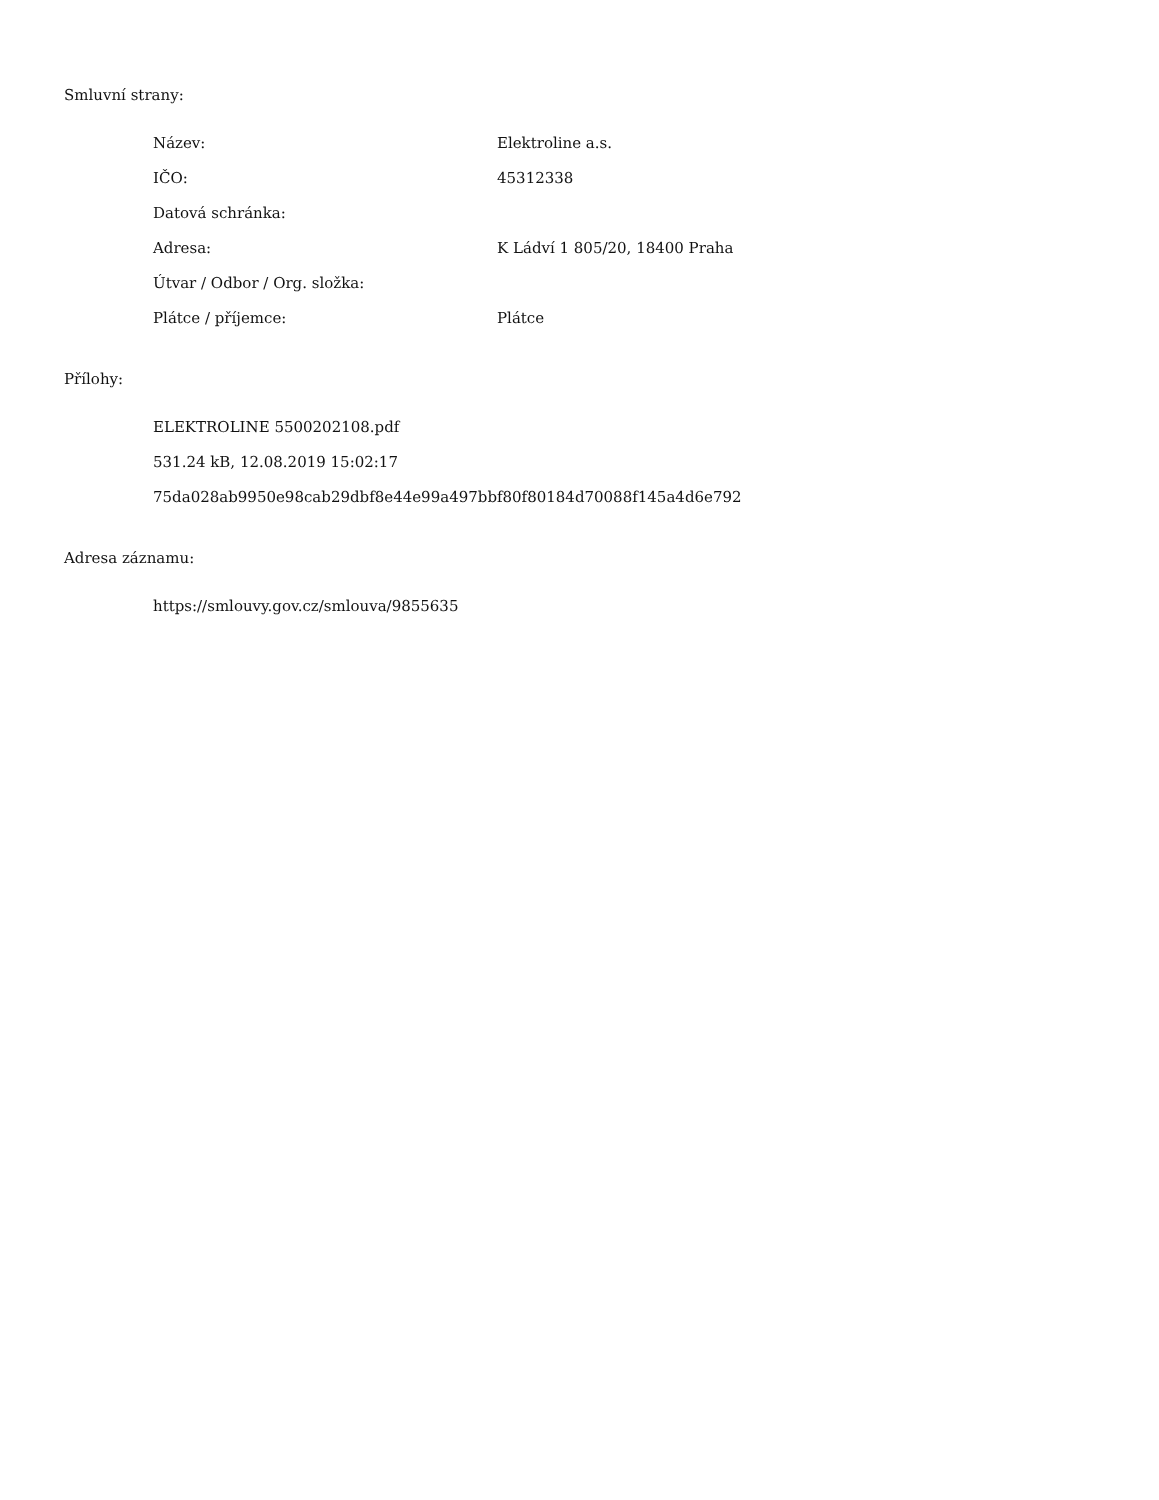Smluvní strany:
| Název: | Elektroline a.s. |
| IČO: | 45312338 |
| Datová schránka: | |
| Adresa: | K Ládví 1 805/20, 18400 Praha |
| Útvar / Odbor / Org. složka: | |
| Plátce / příjemce: | Plátce |
Přílohy:
ELEKTROLINE 5500202108.pdf
531.24 kB, 12.08.2019 15:02:17
75da028ab9950e98cab29dbf8e44e99a497bbf80f80184d70088f145a4d6e792
Adresa záznamu:
https://smlouvy.gov.cz/smlouva/9855635